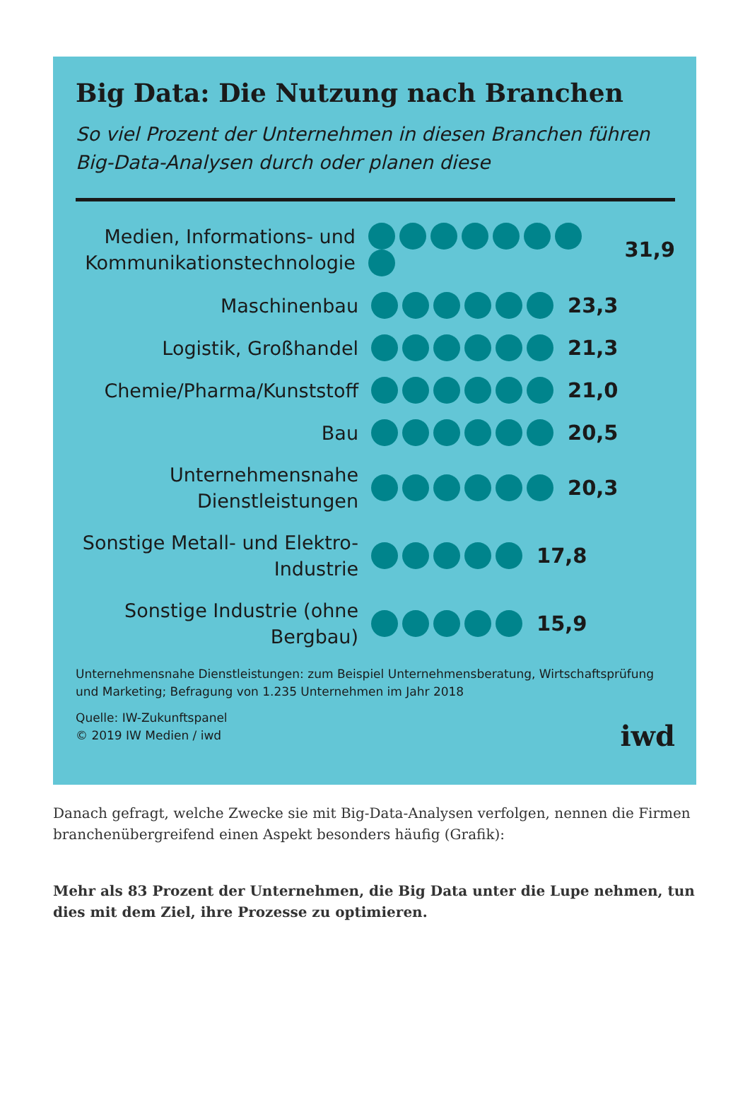Big Data: Die Nutzung nach Branchen
So viel Prozent der Unternehmen in diesen Branchen führen Big-Data-Analysen durch oder planen diese
Medien, Informations- und Kommunikationstechnologie
31,9
Maschinenbau
23,3
Logistik, Großhandel
21,3
Chemie/Pharma/Kunststoff
21,0
Bau
20,5
Unternehmensnahe Dienstleistungen
20,3
Sonstige Metall- und Elektro-Industrie
17,8
Sonstige Industrie (ohne Bergbau)
15,9
Unternehmensnahe Dienstleistungen: zum Beispiel Unternehmensberatung, Wirtschaftsprüfung und Marketing; Befragung von 1.235 Unternehmen im Jahr 2018
Quelle: IW-Zukunftspanel
© 2019 IW Medien / iwd
iwd
Danach gefragt, welche Zwecke sie mit Big-Data-Analysen verfolgen, nennen die Firmen branchenübergreifend einen Aspekt besonders häufig (Grafik):
Mehr als 83 Prozent der Unternehmen, die Big Data unter die Lupe nehmen, tun dies mit dem Ziel, ihre Prozesse zu optimieren.